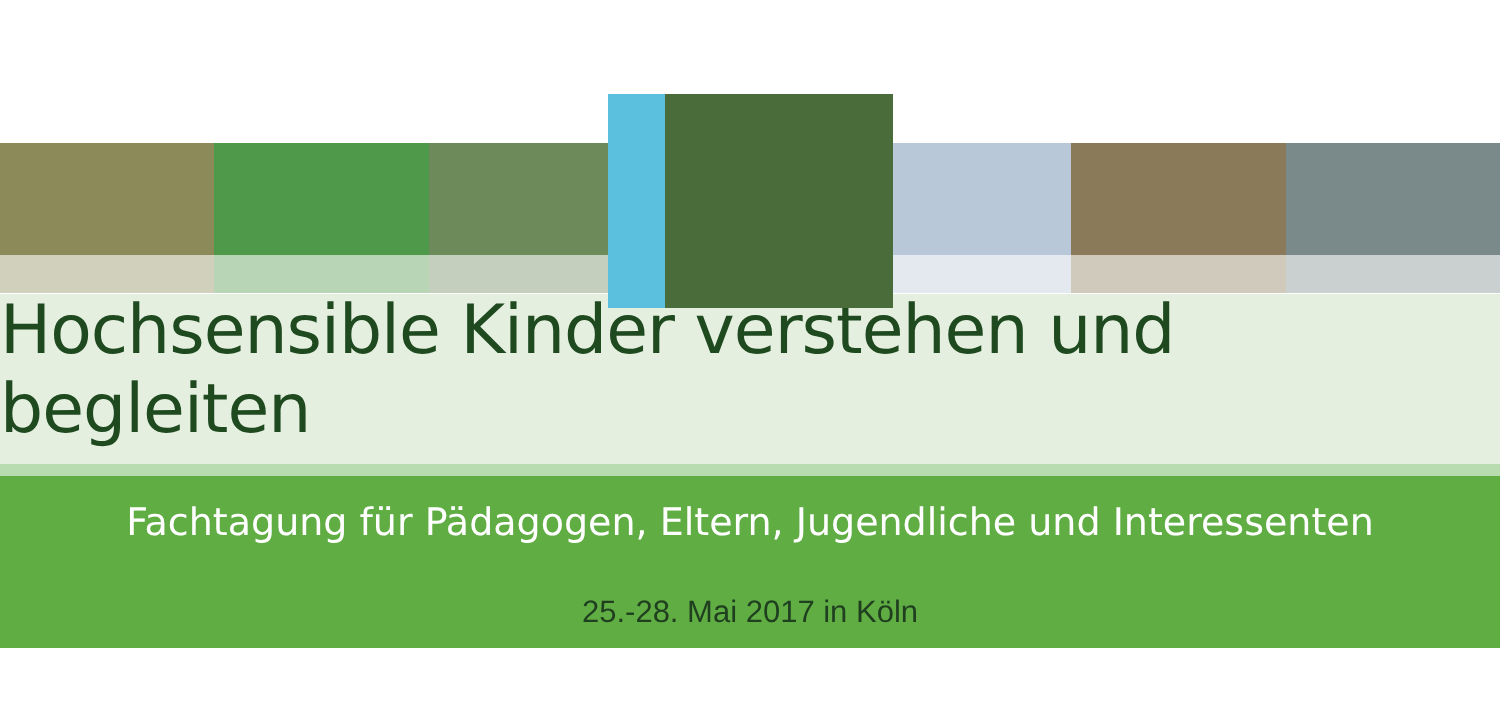Hochsensible Kinder verstehen und begleiten
Fachtagung für Pädagogen, Eltern, Jugendliche und Interessenten
25.-28. Mai 2017 in Köln